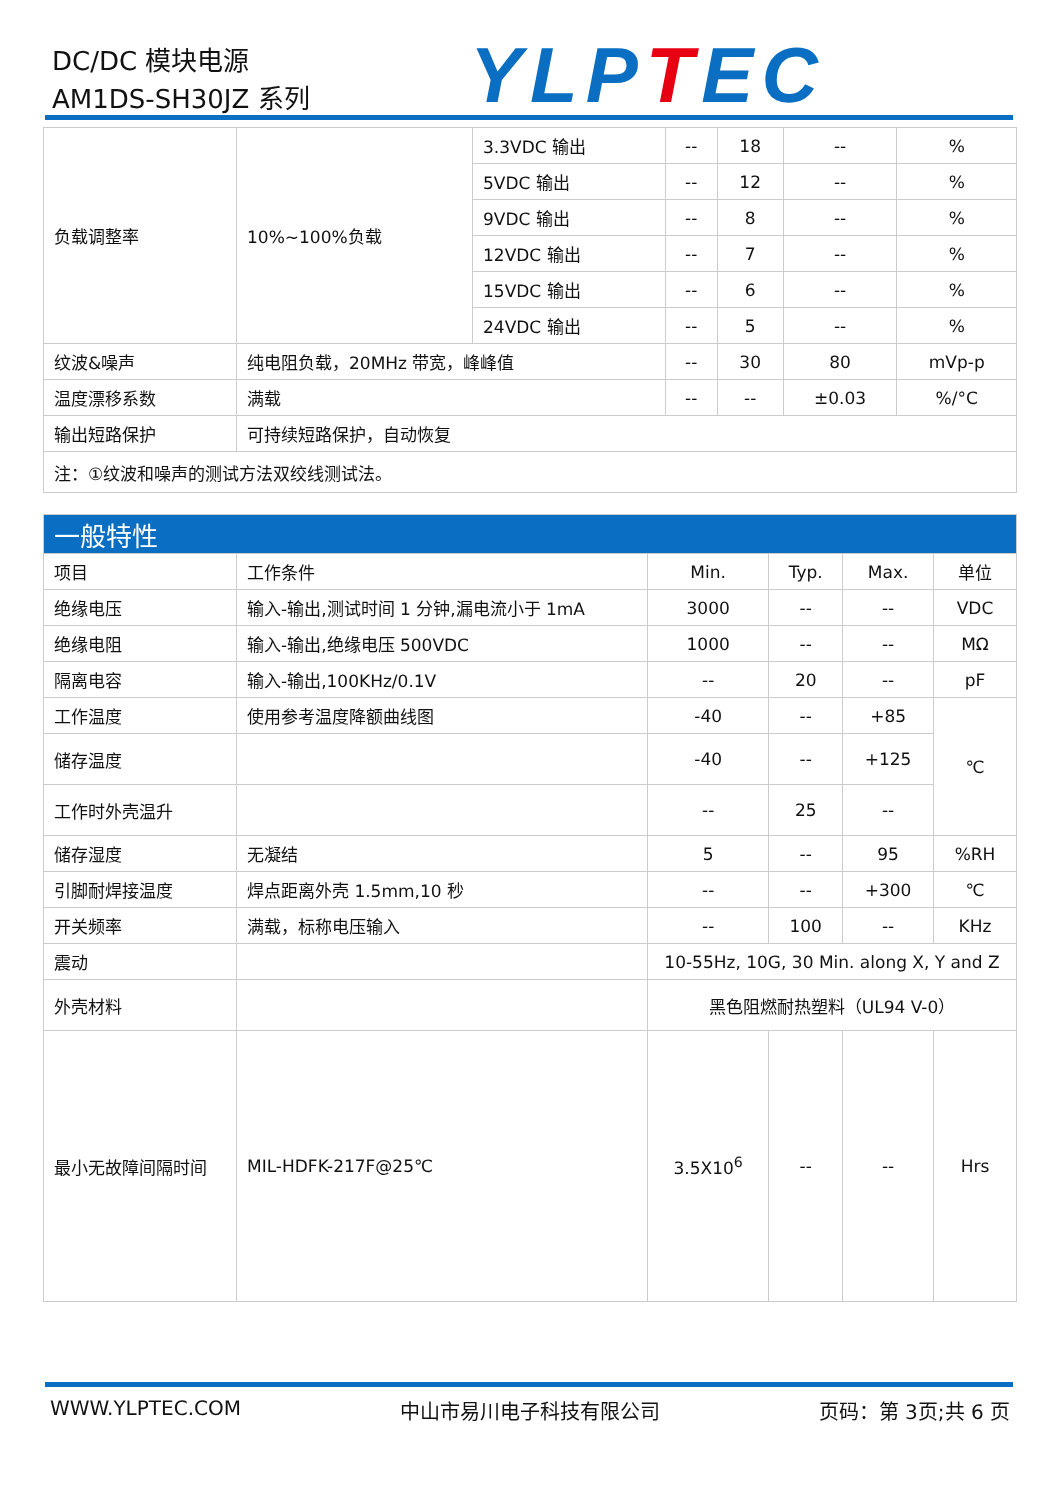DC/DC 模块电源
AM1DS-SH30JZ 系列
YLPTEC
| 负载调整率 | 10%~100%负载 | 3.3VDC 输出 | -- | 18 | -- | % |
| | | 5VDC 输出 | -- | 12 | -- | % |
| | | 9VDC 输出 | -- | 8 | -- | % |
| | | 12VDC 输出 | -- | 7 | -- | % |
| | | 15VDC 输出 | -- | 6 | -- | % |
| | | 24VDC 输出 | -- | 5 | -- | % |
| 纹波&噪声 | 纯电阻负载，20MHz 带宽，峰峰值 | | -- | 30 | 80 | mVp-p |
| 温度漂移系数 | 满载 | | -- | -- | ±0.03 | %/°C |
| 输出短路保护 | 可持续短路保护，自动恢复 | | | | | |
| 注：①纹波和噪声的测试方法双绞线测试法。 | | | | | | |
| 一般特性 | | | | | |
| 项目 | 工作条件 | Min. | Typ. | Max. | 单位 |
| 绝缘电压 | 输入-输出,测试时间 1 分钟,漏电流小于 1mA | 3000 | -- | -- | VDC |
| 绝缘电阻 | 输入-输出,绝缘电压 500VDC | 1000 | -- | -- | MΩ |
| 隔离电容 | 输入-输出,100KHz/0.1V | -- | 20 | -- | pF |
| 工作温度 | 使用参考温度降额曲线图 | -40 | -- | +85 | ℃ |
| 储存温度 | | -40 | -- | +125 | |
| 工作时外壳温升 | | -- | 25 | -- | |
| 储存湿度 | 无凝结 | 5 | -- | 95 | %RH |
| 引脚耐焊接温度 | 焊点距离外壳 1.5mm,10 秒 | -- | -- | +300 | ℃ |
| 开关频率 | 满载，标称电压输入 | -- | 100 | -- | KHz |
| 震动 | | 10-55Hz, 10G, 30 Min. along X, Y and Z | | | |
| 外壳材料 | | 黑色阻燃耐热塑料（UL94 V-0） | | | |
| 最小无故障间隔时间 | MIL-HDFK-217F@25℃ | 3.5X10<sup>6</sup> | -- | -- | Hrs |
WWW.YLPTEC.COM 中山市易川电子科技有限公司 页码：第 3页;共 6 页